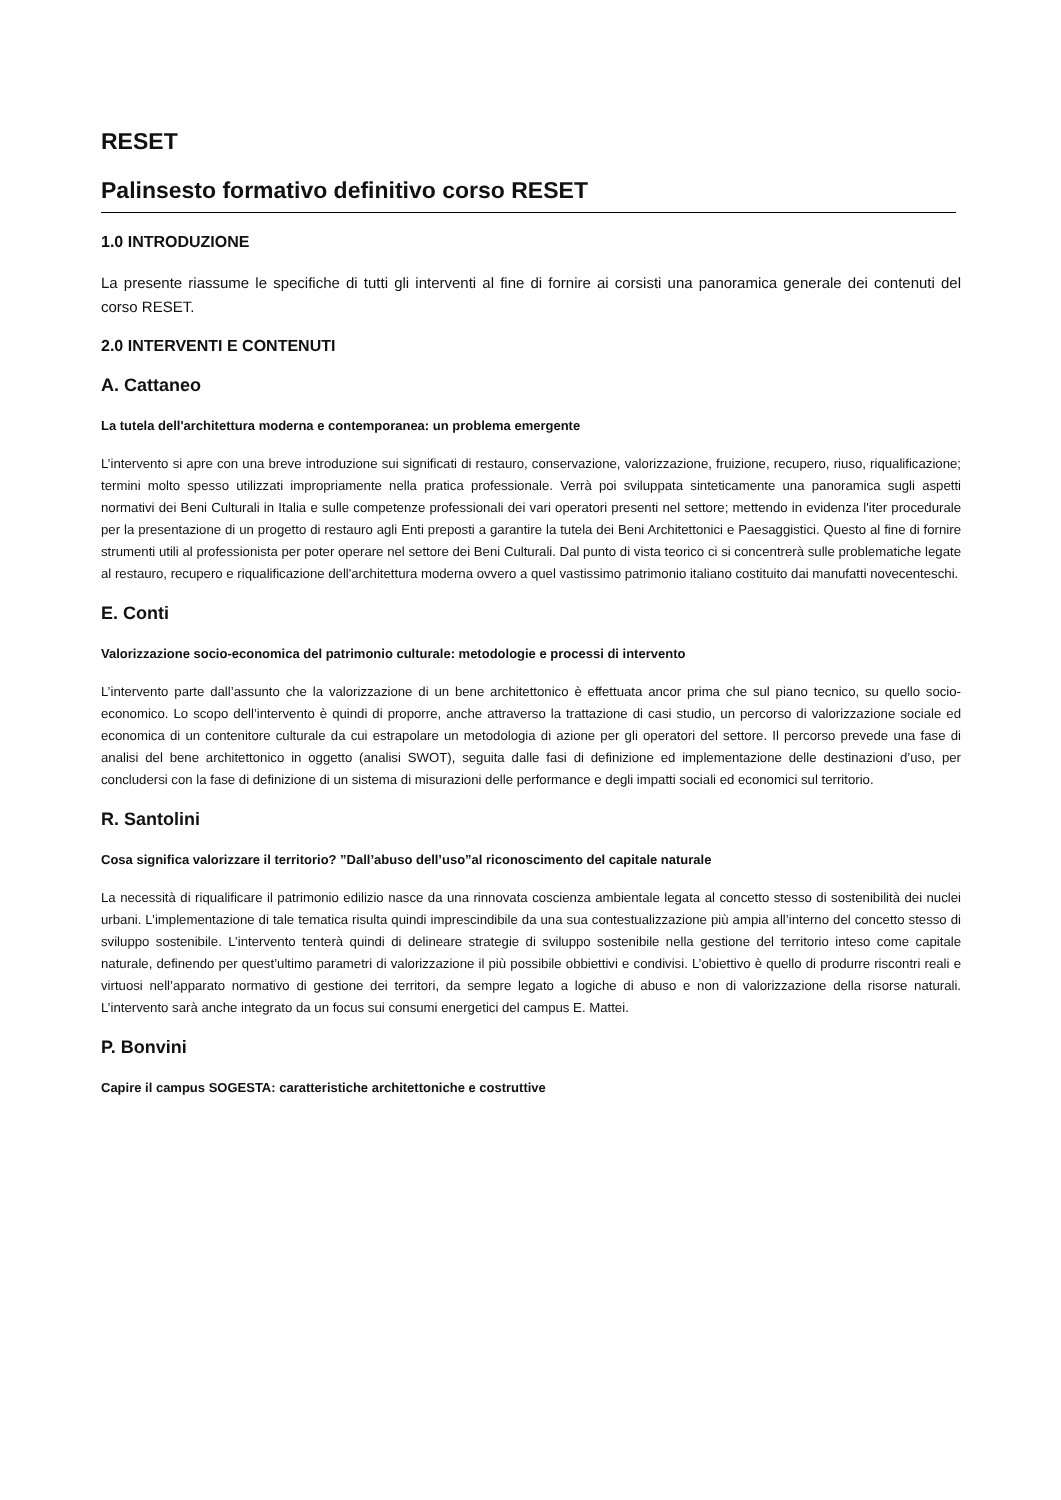RESET
Palinsesto formativo definitivo corso RESET
1.0 INTRODUZIONE
La presente riassume le specifiche di tutti gli interventi al fine di fornire ai corsisti una panoramica generale dei contenuti del corso RESET.
2.0 INTERVENTI E CONTENUTI
A. Cattaneo
La tutela dell'architettura moderna e contemporanea: un problema emergente
L’intervento si apre con una breve introduzione sui significati di restauro, conservazione, valorizzazione, fruizione, recupero, riuso, riqualificazione; termini molto spesso utilizzati impropriamente nella pratica professionale. Verrà poi sviluppata sinteticamente una panoramica sugli aspetti normativi dei Beni Culturali in Italia e sulle competenze professionali dei vari operatori presenti nel settore; mettendo in evidenza l'iter procedurale per la presentazione di un progetto di restauro agli Enti preposti a garantire la tutela dei Beni Architettonici e Paesaggistici. Questo al fine di fornire strumenti utili al professionista per poter operare nel settore dei Beni Culturali. Dal punto di vista teorico ci si concentrerà sulle problematiche legate al restauro, recupero e riqualificazione dell'architettura moderna ovvero a quel vastissimo patrimonio italiano costituito dai manufatti novecenteschi.
E. Conti
Valorizzazione socio-economica del patrimonio culturale: metodologie e processi di intervento
L’intervento parte dall’assunto che la valorizzazione di un bene architettonico è effettuata ancor prima che sul piano tecnico, su quello socio-economico. Lo scopo dell’intervento è quindi di proporre, anche attraverso la trattazione di casi studio, un percorso di valorizzazione sociale ed economica di un contenitore culturale da cui estrapolare un metodologia di azione per gli operatori del settore. Il percorso prevede una fase di analisi del bene architettonico in oggetto (analisi SWOT), seguita dalle fasi di definizione ed implementazione delle destinazioni d’uso, per concludersi con la fase di definizione di un sistema di misurazioni delle performance e degli impatti sociali ed economici sul territorio.
R. Santolini
Cosa significa valorizzare il territorio? ”Dall’abuso dell’uso”al riconoscimento del capitale naturale
La necessità di riqualificare il patrimonio edilizio nasce da una rinnovata coscienza ambientale legata al concetto stesso di sostenibilità dei nuclei urbani. L’implementazione di tale tematica risulta quindi imprescindibile da una sua contestualizzazione più ampia all’interno del concetto stesso di sviluppo sostenibile. L’intervento tenterà quindi di delineare strategie di sviluppo sostenibile nella gestione del territorio inteso come capitale naturale, definendo per quest’ultimo parametri di valorizzazione il più possibile obbiettivi e condivisi. L’obiettivo è quello di produrre riscontri reali e virtuosi nell’apparato normativo di gestione dei territori, da sempre legato a logiche di abuso e non di valorizzazione della risorse naturali. L’intervento sarà anche integrato da un focus sui consumi energetici del campus E. Mattei.
P. Bonvini
Capire il campus SOGESTA: caratteristiche architettoniche e costruttive